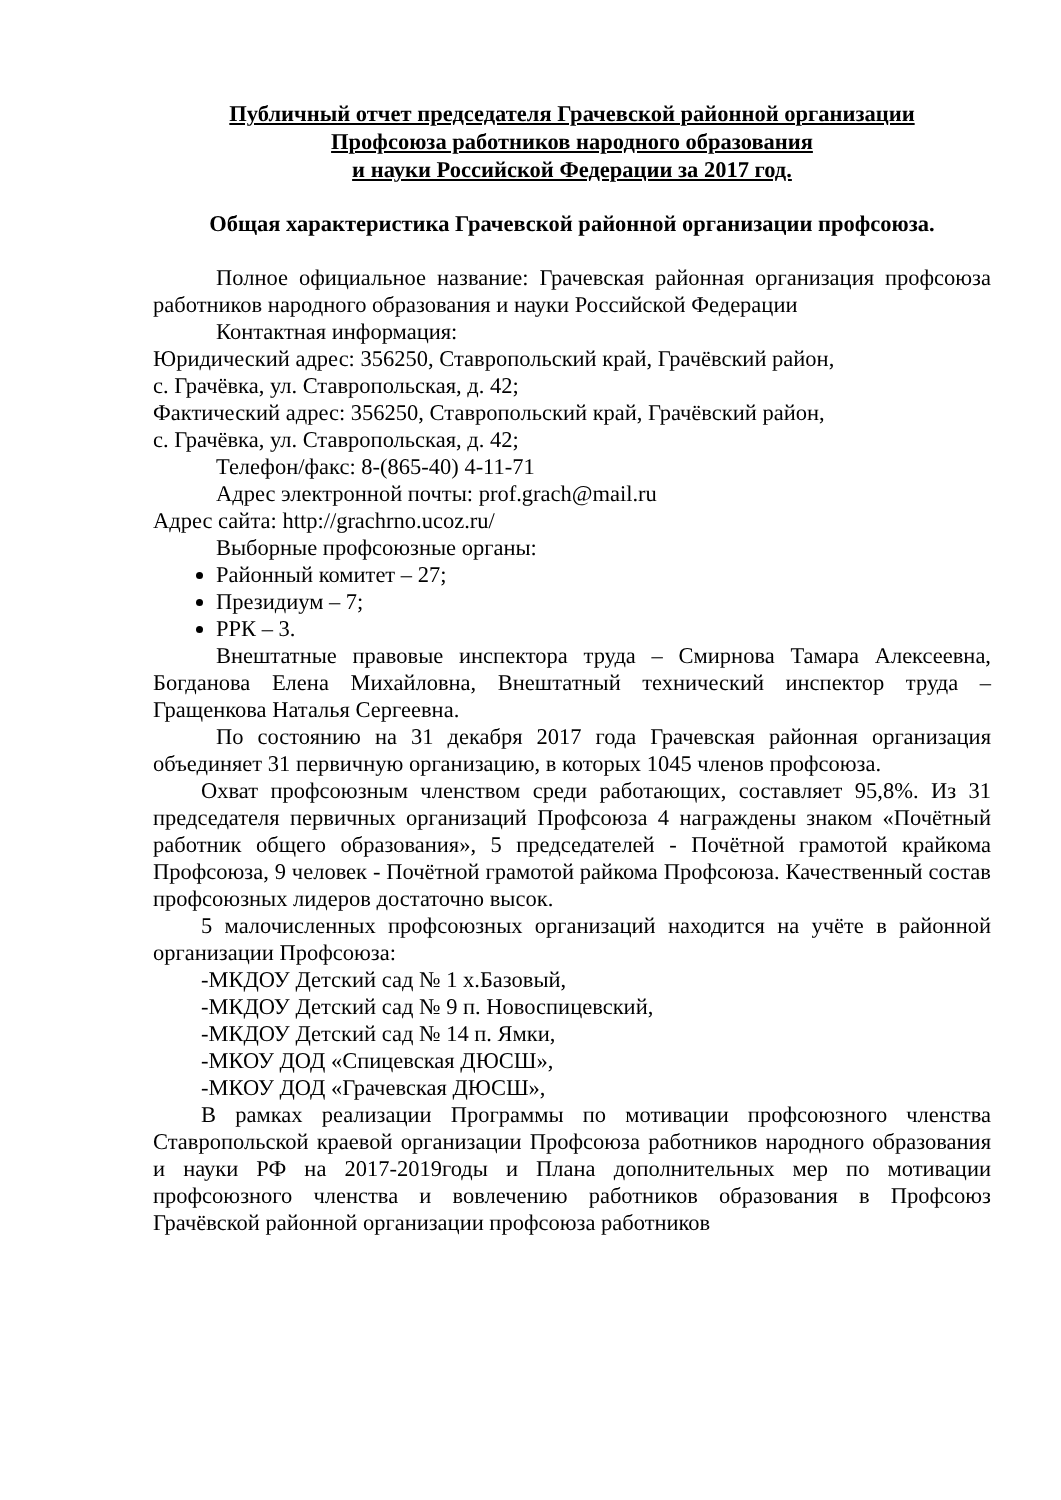Публичный отчет председателя Грачевской районной организации
Профсоюза работников народного образования
и науки Российской Федерации за 2017 год.
Общая характеристика Грачевской районной организации профсоюза.
Полное официальное название: Грачевская районная организация профсоюза работников народного образования и науки Российской Федерации
Контактная информация:
Юридический адрес: 356250, Ставропольский край, Грачёвский район,
с. Грачёвка, ул. Ставропольская, д. 42;
Фактический адрес: 356250, Ставропольский край, Грачёвский район,
с. Грачёвка, ул. Ставропольская, д. 42;
Телефон/факс: 8-(865-40) 4-11-71
Адрес электронной почты: prof.grach@mail.ru
Адрес сайта: http://grachrno.ucoz.ru/
Выборные профсоюзные органы:
Районный комитет – 27;
Президиум – 7;
РРК – 3.
Внештатные правовые инспектора труда – Смирнова Тамара Алексеевна, Богданова Елена Михайловна, Внештатный технический инспектор труда – Гращенкова Наталья Сергеевна.
По состоянию на 31 декабря 2017 года Грачевская районная организация объединяет 31 первичную организацию, в которых 1045 членов профсоюза.
Охват профсоюзным членством среди работающих, составляет 95,8%. Из 31 председателя первичных организаций Профсоюза 4 награждены знаком «Почётный работник общего образования», 5 председателей - Почётной грамотой крайкома Профсоюза, 9 человек - Почётной грамотой райкома Профсоюза. Качественный состав профсоюзных лидеров достаточно высок.
5 малочисленных профсоюзных организаций находится на учёте в районной организации Профсоюза:
-МКДОУ Детский сад № 1 х.Базовый,
-МКДОУ Детский сад № 9 п. Новоспицевский,
-МКДОУ Детский сад № 14 п. Ямки,
-МКОУ ДОД «Спицевская ДЮСШ»,
-МКОУ ДОД «Грачевская ДЮСШ»,
В рамках реализации Программы по мотивации профсоюзного членства Ставропольской краевой организации Профсоюза работников народного образования и науки РФ на 2017-2019годы и Плана дополнительных мер по мотивации профсоюзного членства и вовлечению работников образования в Профсоюз Грачёвской районной организации профсоюза работников